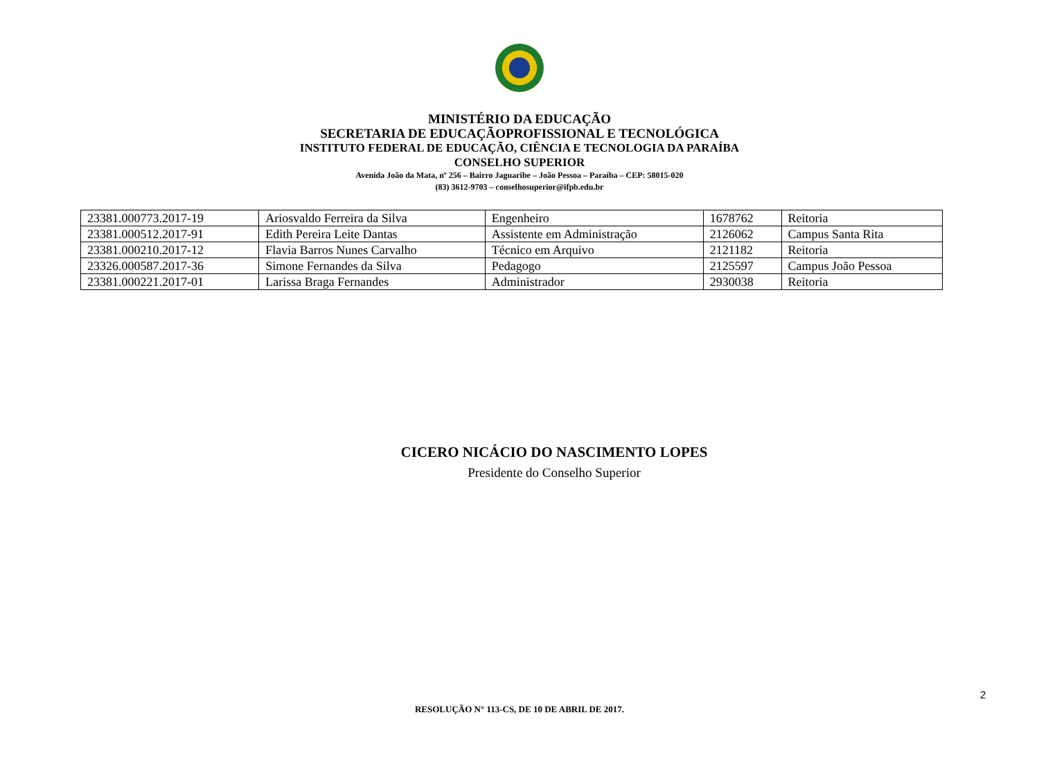MINISTÉRIO DA EDUCAÇÃO
SECRETARIA DE EDUCAÇÃOPROFISSIONAL E TECNOLÓGICA
INSTITUTO FEDERAL DE EDUCAÇÃO, CIÊNCIA E TECNOLOGIA DA PARAÍBA
CONSELHO SUPERIOR
Avenida João da Mata, nº 256 – Bairro Jaguaribe – João Pessoa – Paraíba – CEP: 58015-020
(83) 3612-9703 – conselhosuperior@ifpb.edu.br
| 23381.000773.2017-19 | Ariosvaldo Ferreira da Silva | Engenheiro | 1678762 | Reitoria |
| 23381.000512.2017-91 | Edith Pereira Leite Dantas | Assistente em Administração | 2126062 | Campus Santa Rita |
| 23381.000210.2017-12 | Flavia Barros Nunes Carvalho | Técnico em Arquivo | 2121182 | Reitoria |
| 23326.000587.2017-36 | Simone Fernandes da Silva | Pedagogo | 2125597 | Campus João Pessoa |
| 23381.000221.2017-01 | Larissa Braga Fernandes | Administrador | 2930038 | Reitoria |
CICERO NICÁCIO DO NASCIMENTO LOPES
Presidente do Conselho Superior
2
RESOLUÇÃO N° 113-CS, DE 10 DE ABRIL DE 2017.